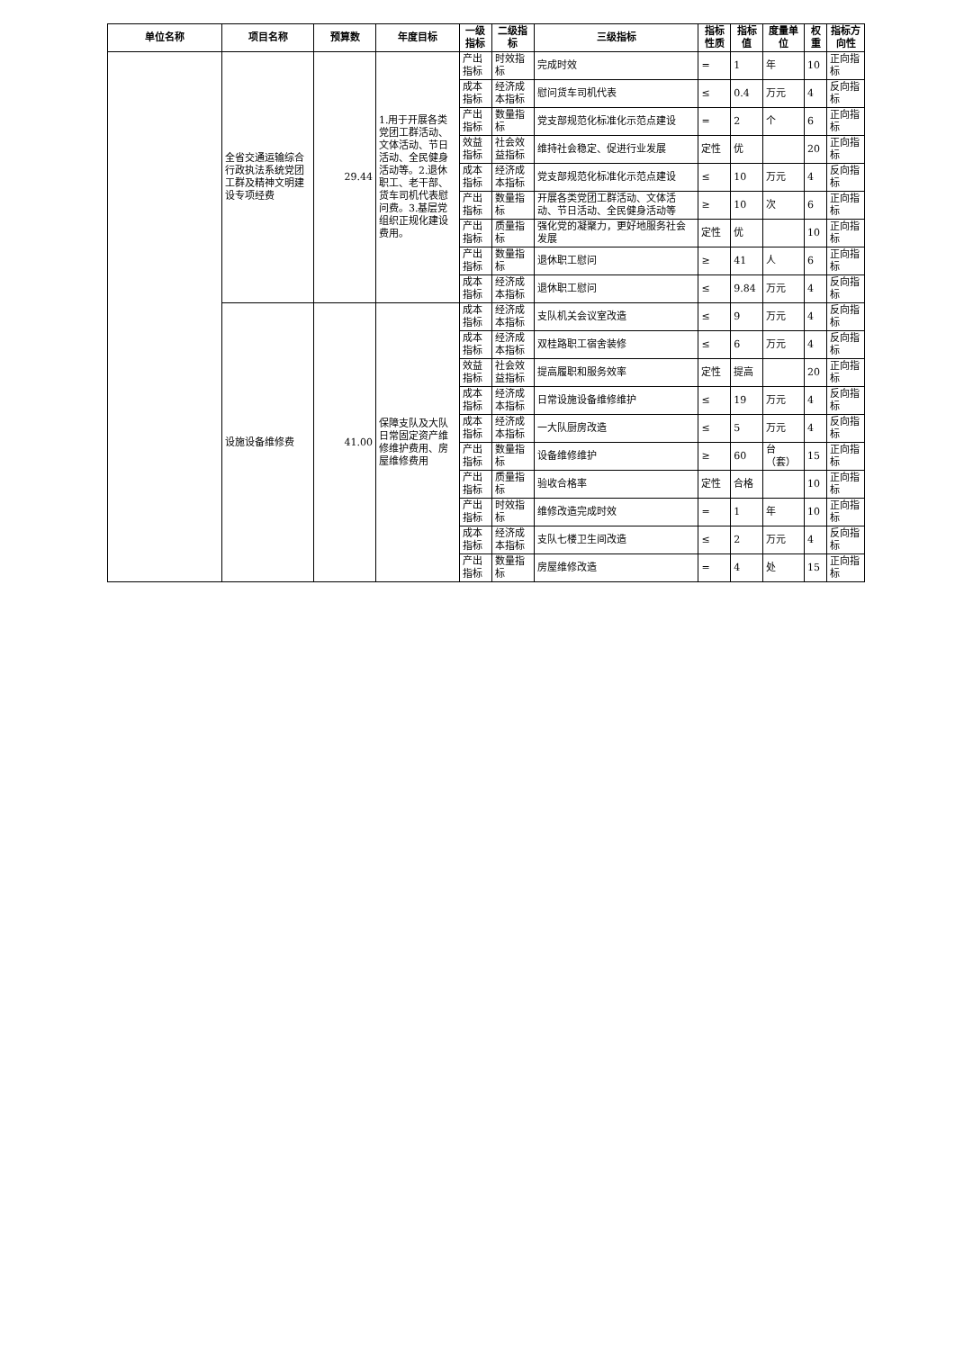| 单位名称 | 项目名称 | 预算数 | 年度目标 | 一级指标 | 二级指标 | 三级指标 | 指标性质 | 指标值 | 度量单位 | 权重 | 指标方向性 |
| --- | --- | --- | --- | --- | --- | --- | --- | --- | --- | --- | --- |
| | 全省交通运输综合行政执法系统党团工群及精神文明建设专项经费 | 29.44 | 1.用于开展各类党团工群活动、文体活动、节日活动、全民健身活动等。2.退休职工、老干部、货车司机代表慰问费。3.基层党组织正规化建设费用。 | 产出指标 | 时效指标 | 完成时效 | = | 1 | 年 | 10 | 正向指标 |
| | | | | 成本指标 | 经济成本指标 | 慰问货车司机代表 | ≤ | 0.4 | 万元 | 4 | 反向指标 |
| | | | | 产出指标 | 数量指标 | 党支部规范化标准化示范点建设 | = | 2 | 个 | 6 | 正向指标 |
| | | | | 效益指标 | 社会效益指标 | 维持社会稳定、促进行业发展 | 定性 | 优 | | 20 | 正向指标 |
| | | | | 成本指标 | 经济成本指标 | 党支部规范化标准化示范点建设 | ≤ | 10 | 万元 | 4 | 反向指标 |
| | | | | 产出指标 | 数量指标 | 开展各类党团工群活动、文体活动、节日活动、全民健身活动等 | ≥ | 10 | 次 | 6 | 正向指标 |
| | | | | 产出指标 | 质量指标 | 强化党的凝聚力，更好地服务社会发展 | 定性 | 优 | | 10 | 正向指标 |
| | | | | 产出指标 | 数量指标 | 退休职工慰问 | ≥ | 41 | 人 | 6 | 正向指标 |
| | | | | 成本指标 | 经济成本指标 | 退休职工慰问 | ≤ | 9.84 | 万元 | 4 | 反向指标 |
| | 设施设备维修费 | 41.00 | 保障支队及大队日常固定资产维修维护费用、房屋维修费用 | 成本指标 | 经济成本指标 | 支队机关会议室改造 | ≤ | 9 | 万元 | 4 | 反向指标 |
| | | | | 成本指标 | 经济成本指标 | 双桂路职工宿舍装修 | ≤ | 6 | 万元 | 4 | 反向指标 |
| | | | | 效益指标 | 社会效益指标 | 提高履职和服务效率 | 定性 | 提高 | | 20 | 正向指标 |
| | | | | 成本指标 | 经济成本指标 | 日常设施设备维修维护 | ≤ | 19 | 万元 | 4 | 反向指标 |
| | | | | 成本指标 | 经济成本指标 | 一大队厨房改造 | ≤ | 5 | 万元 | 4 | 反向指标 |
| | | | | 产出指标 | 数量指标 | 设备维修维护 | ≥ | 60 | 台（套） | 15 | 正向指标 |
| | | | | 产出指标 | 质量指标 | 验收合格率 | 定性 | 合格 | | 10 | 正向指标 |
| | | | | 产出指标 | 时效指标 | 维修改造完成时效 | = | 1 | 年 | 10 | 正向指标 |
| | | | | 成本指标 | 经济成本指标 | 支队七楼卫生间改造 | ≤ | 2 | 万元 | 4 | 反向指标 |
| | | | | 产出指标 | 数量指标 | 房屋维修改造 | = | 4 | 处 | 15 | 正向指标 |